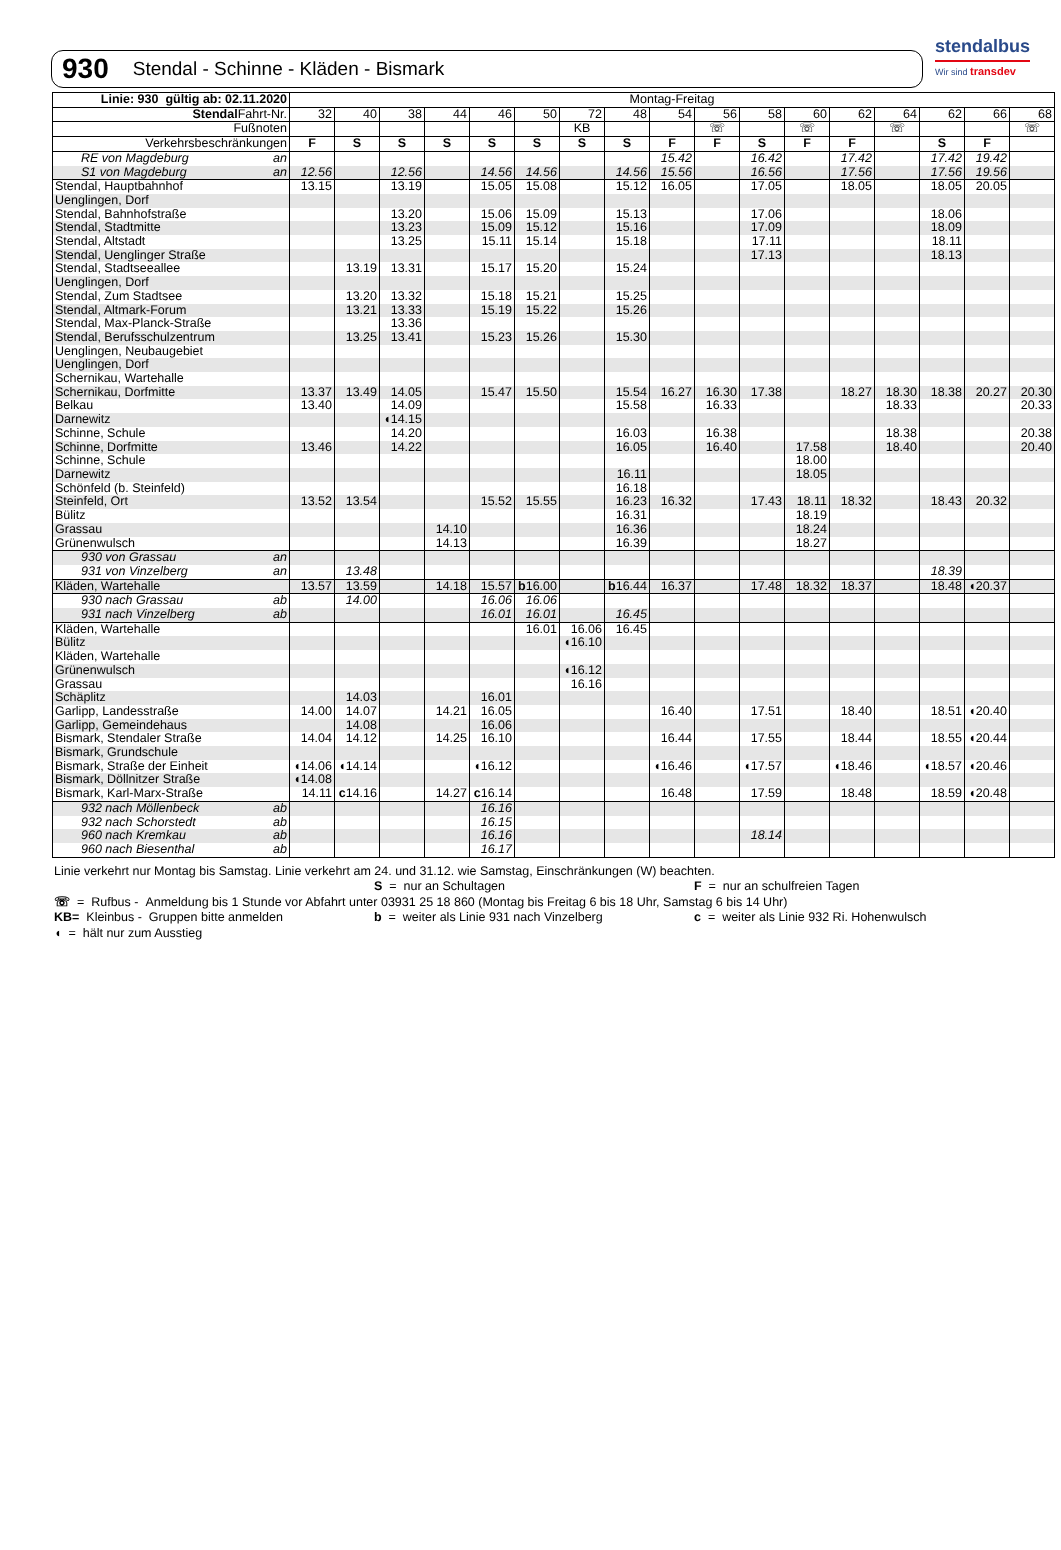stendalbus
Wir sind transdev
930 Stendal - Schinne - Kläden - Bismark
| Linie: 930 gültig ab: 02.11.2020 | Montag-Freitag | | | | | | | | | | | | | | | | |
| --- | --- | --- | --- | --- | --- | --- | --- | --- | --- | --- | --- | --- | --- | --- | --- | --- | --- |
| Stendal Fahrt-Nr. | 32 | 40 | 38 | 44 | 46 | 50 | 72 | 48 | 54 | 56 | 58 | 60 | 62 | 64 | 62 | 66 | 68 |
| Fußnoten | | | | | | | KB | | | ☏ | | ☏ | | ☏ | | | ☏ |
| Verkehrsbeschränkungen | F | S | S | S | S | S | S | S | F | F | S | F | F | | S | F | |
| RE von Magdeburg an | | | | | | | | | 15.42 | | 16.42 | | 17.42 | | 17.42 | 19.42 | |
| S1 von Magdeburg an | 12.56 | | 12.56 | | 14.56 | 14.56 | | 14.56 | 15.56 | | 16.56 | | 17.56 | | 17.56 | 19.56 | |
| Stendal, Hauptbahnhof | 13.15 | | 13.19 | | 15.05 | 15.08 | | 15.12 | 16.05 | | 17.05 | | 18.05 | | 18.05 | 20.05 | |
| Uenglingen, Dorf | | | | | | | | | | | | | | | | | |
| Stendal, Bahnhofstraße | | | 13.20 | | 15.06 | 15.09 | | 15.13 | | | 17.06 | | | | 18.06 | | |
| Stendal, Stadtmitte | | | 13.23 | | 15.09 | 15.12 | | 15.16 | | | 17.09 | | | | 18.09 | | |
| Stendal, Altstadt | | | 13.25 | | 15.11 | 15.14 | | 15.18 | | | 17.11 | | | | 18.11 | | |
| Stendal, Uenglinger Straße | | | | | | | | | | | 17.13 | | | | 18.13 | | |
| Stendal, Stadtseeallee | | 13.19 | 13.31 | | 15.17 | 15.20 | | 15.24 | | | | | | | | | |
| Uenglingen, Dorf | | | | | | | | | | | | | | | | | |
| Stendal, Zum Stadtsee | | 13.20 | 13.32 | | 15.18 | 15.21 | | 15.25 | | | | | | | | | |
| Stendal, Altmark-Forum | | 13.21 | 13.33 | | 15.19 | 15.22 | | 15.26 | | | | | | | | | |
| Stendal, Max-Planck-Straße | | | 13.36 | | | | | | | | | | | | | | |
| Stendal, Berufsschulzentrum | | 13.25 | 13.41 | | 15.23 | 15.26 | | 15.30 | | | | | | | | | |
| Uenglingen, Neubaugebiet | | | | | | | | | | | | | | | | | |
| Uenglingen, Dorf | | | | | | | | | | | | | | | | | |
| Schernikau, Wartehalle | | | | | | | | | | | | | | | | | |
| Schernikau, Dorfmitte | 13.37 | 13.49 | 14.05 | | 15.47 | 15.50 | | 15.54 | 16.27 | 16.30 | 17.38 | | 18.27 | 18.30 | 18.38 | 20.27 | 20.30 |
| Belkau | 13.40 | | 14.09 | | | | | 15.58 | | 16.33 | | | | 18.33 | | | 20.33 |
| Darnewitz | | | ◖14.15 | | | | | | | | | | | | | | |
| Schinne, Schule | | | 14.20 | | | | | 16.03 | | 16.38 | | | | 18.38 | | | 20.38 |
| Schinne, Dorfmitte | 13.46 | | 14.22 | | | | | 16.05 | | 16.40 | | 17.58 | | 18.40 | | | 20.40 |
| Schinne, Schule | | | | | | | | | | | | 18.00 | | | | | |
| Darnewitz | | | | | | | | 16.11 | | | | 18.05 | | | | | |
| Schönfeld (b. Steinfeld) | | | | | | | | 16.18 | | | | | | | | | |
| Steinfeld, Ort | 13.52 | 13.54 | | | 15.52 | 15.55 | | 16.23 | 16.32 | | 17.43 | 18.11 | 18.32 | | 18.43 | 20.32 | |
| Bülitz | | | | | | | | 16.31 | | | | 18.19 | | | | | |
| Grassau | | | | 14.10 | | | | 16.36 | | | | 18.24 | | | | | |
| Grünenwulsch | | | | 14.13 | | | | 16.39 | | | | 18.27 | | | | | |
| 930 von Grassau an | | | | | | | | | | | | | | | | | |
| 931 von Vinzelberg an | | 13.48 | | | | | | | | | | | | | 18.39 | | |
| Kläden, Wartehalle | 13.57 | 13.59 | | 14.18 | 15.57 | b 16.00 | | b 16.44 | 16.37 | | 17.48 | 18.32 | 18.37 | | 18.48 | ◖20.37 | |
| 930 nach Grassau ab | | 14.00 | | | 16.06 | 16.06 | | | | | | | | | | | |
| 931 nach Vinzelberg ab | | | | | 16.01 | 16.01 | | 16.45 | | | | | | | | | |
| Kläden, Wartehalle | | | | | | 16.01 | 16.06 | 16.45 | | | | | | | | | |
| Bülitz | | | | | | | ◖16.10 | | | | | | | | | | |
| Kläden, Wartehalle | | | | | | | | | | | | | | | | | |
| Grünenwulsch | | | | | | | ◖16.12 | | | | | | | | | | |
| Grassau | | | | | | | 16.16 | | | | | | | | | | |
| Schäplitz | | 14.03 | | | 16.01 | | | | | | | | | | | | |
| Garlipp, Landesstraße | 14.00 | 14.07 | | 14.21 | 16.05 | | | | 16.40 | | 17.51 | | 18.40 | | 18.51 | ◖20.40 | |
| Garlipp, Gemeindehaus | | 14.08 | | | 16.06 | | | | | | | | | | | | |
| Bismark, Stendaler Straße | 14.04 | 14.12 | | 14.25 | 16.10 | | | | 16.44 | | 17.55 | | 18.44 | | 18.55 | ◖20.44 | |
| Bismark, Grundschule | | | | | | | | | | | | | | | | | |
| Bismark, Straße der Einheit | ◖14.06 | ◖14.14 | | | ◖16.12 | | | | ◖16.46 | | ◖17.57 | | ◖18.46 | | ◖18.57 | ◖20.46 | |
| Bismark, Döllnitzer Straße | ◖14.08 | | | | | | | | | | | | | | | | |
| Bismark, Karl-Marx-Straße | 14.11 | c 14.16 | | 14.27 | c 16.14 | | | | 16.48 | | 17.59 | | 18.48 | | 18.59 | ◖20.48 | |
| 932 nach Möllenbeck ab | | | | | 16.16 | | | | | | | | | | | | |
| 932 nach Schorstedt ab | | | | | 16.15 | | | | | | | | | | | | |
| 960 nach Kremkau ab | | | | | 16.16 | | | | | | 18.14 | | | | | | |
| 960 nach Biesenthal ab | | | | | 16.17 | | | | | | | | | | | | |
Linie verkehrt nur Montag bis Samstag. Linie verkehrt am 24. und 31.12. wie Samstag, Einschränkungen (W) beachten.
S = nur an Schultagen F = nur an schulfreien Tagen
☏ = Rufbus - Anmeldung bis 1 Stunde vor Abfahrt unter 03931 25 18 860 (Montag bis Freitag 6 bis 18 Uhr, Samstag 6 bis 14 Uhr)
KB= Kleinbus - Gruppen bitte anmelden b = weiter als Linie 931 nach Vinzelberg c = weiter als Linie 932 Ri. Hohenwulsch
◖ = hält nur zum Ausstieg